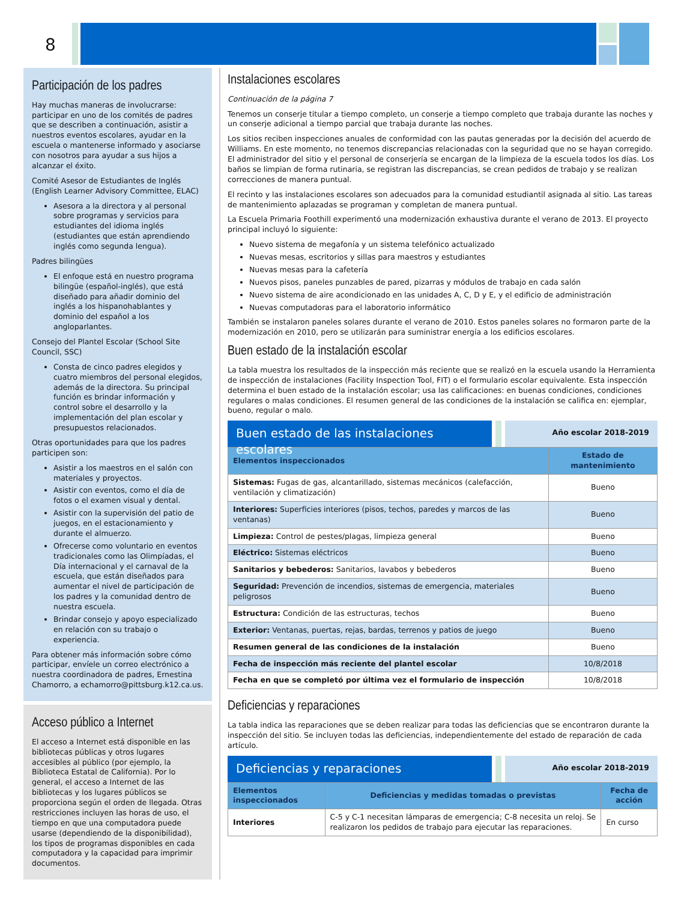8
Participación de los padres
Hay muchas maneras de involucrarse: participar en uno de los comités de padres que se describen a continuación, asistir a nuestros eventos escolares, ayudar en la escuela o mantenerse informado y asociarse con nosotros para ayudar a sus hijos a alcanzar el éxito.
Comité Asesor de Estudiantes de Inglés (English Learner Advisory Committee, ELAC)
Asesora a la directora y al personal sobre programas y servicios para estudiantes del idioma inglés (estudiantes que están aprendiendo inglés como segunda lengua).
Padres bilingües
El enfoque está en nuestro programa bilingüe (español-inglés), que está diseñado para añadir dominio del inglés a los hispanohablantes y dominio del español a los angloparlantes.
Consejo del Plantel Escolar (School Site Council, SSC)
Consta de cinco padres elegidos y cuatro miembros del personal elegidos, además de la directora. Su principal función es brindar información y control sobre el desarrollo y la implementación del plan escolar y presupuestos relacionados.
Otras oportunidades para que los padres participen son:
Asistir a los maestros en el salón con materiales y proyectos.
Asistir con eventos, como el día de fotos o el examen visual y dental.
Asistir con la supervisión del patio de juegos, en el estacionamiento y durante el almuerzo.
Ofrecerse como voluntario en eventos tradicionales como las Olimpíadas, el Día internacional y el carnaval de la escuela, que están diseñados para aumentar el nivel de participación de los padres y la comunidad dentro de nuestra escuela.
Brindar consejo y apoyo especializado en relación con su trabajo o experiencia.
Para obtener más información sobre cómo participar, envíele un correo electrónico a nuestra coordinadora de padres, Ernestina Chamorro, a echamorro@pittsburg.k12.ca.us.
Acceso público a Internet
El acceso a Internet está disponible en las bibliotecas públicas y otros lugares accesibles al público (por ejemplo, la Biblioteca Estatal de California). Por lo general, el acceso a Internet de las bibliotecas y los lugares públicos se proporciona según el orden de llegada. Otras restricciones incluyen las horas de uso, el tiempo en que una computadora puede usarse (dependiendo de la disponibilidad), los tipos de programas disponibles en cada computadora y la capacidad para imprimir documentos.
Instalaciones escolares
Continuación de la página 7
Tenemos un conserje titular a tiempo completo, un conserje a tiempo completo que trabaja durante las noches y un conserje adicional a tiempo parcial que trabaja durante las noches.
Los sitios reciben inspecciones anuales de conformidad con las pautas generadas por la decisión del acuerdo de Williams. En este momento, no tenemos discrepancias relacionadas con la seguridad que no se hayan corregido. El administrador del sitio y el personal de conserjería se encargan de la limpieza de la escuela todos los días. Los baños se limpian de forma rutinaria, se registran las discrepancias, se crean pedidos de trabajo y se realizan correcciones de manera puntual.
El recinto y las instalaciones escolares son adecuados para la comunidad estudiantil asignada al sitio. Las tareas de mantenimiento aplazadas se programan y completan de manera puntual.
La Escuela Primaria Foothill experimentó una modernización exhaustiva durante el verano de 2013. El proyecto principal incluyó lo siguiente:
Nuevo sistema de megafonía y un sistema telefónico actualizado
Nuevas mesas, escritorios y sillas para maestros y estudiantes
Nuevas mesas para la cafetería
Nuevos pisos, paneles punzables de pared, pizarras y módulos de trabajo en cada salón
Nuevo sistema de aire acondicionado en las unidades A, C, D y E, y el edificio de administración
Nuevas computadoras para el laboratorio informático
También se instalaron paneles solares durante el verano de 2010. Estos paneles solares no formaron parte de la modernización en 2010, pero se utilizarán para suministrar energía a los edificios escolares.
Buen estado de la instalación escolar
La tabla muestra los resultados de la inspección más reciente que se realizó en la escuela usando la Herramienta de inspección de instalaciones (Facility Inspection Tool, FIT) o el formulario escolar equivalente. Esta inspección determina el buen estado de la instalación escolar; usa las calificaciones: en buenas condiciones, condiciones regulares o malas condiciones. El resumen general de las condiciones de la instalación se califica en: ejemplar, bueno, regular o malo.
Buen estado de las instalaciones escolares
Año escolar 2018-2019
| Elementos inspeccionados | Estado de mantenimiento |
| --- | --- |
| Sistemas: Fugas de gas, alcantarillado, sistemas mecánicos (calefacción, ventilación y climatización) | Bueno |
| Interiores: Superficies interiores (pisos, techos, paredes y marcos de las ventanas) | Bueno |
| Limpieza: Control de pestes/plagas, limpieza general | Bueno |
| Eléctrico: Sistemas eléctricos | Bueno |
| Sanitarios y bebederos: Sanitarios, lavabos y bebederos | Bueno |
| Seguridad: Prevención de incendios, sistemas de emergencia, materiales peligrosos | Bueno |
| Estructura: Condición de las estructuras, techos | Bueno |
| Exterior: Ventanas, puertas, rejas, bardas, terrenos y patios de juego | Bueno |
| Resumen general de las condiciones de la instalación | Bueno |
| Fecha de inspección más reciente del plantel escolar | 10/8/2018 |
| Fecha en que se completó por última vez el formulario de inspección | 10/8/2018 |
Deficiencias y reparaciones
La tabla indica las reparaciones que se deben realizar para todas las deficiencias que se encontraron durante la inspección del sitio. Se incluyen todas las deficiencias, independientemente del estado de reparación de cada artículo.
Deficiencias y reparaciones
Año escolar 2018-2019
| Elementos inspeccionados | Deficiencias y medidas tomadas o previstas | Fecha de acción |
| --- | --- | --- |
| Interiores | C-5 y C-1 necesitan lámparas de emergencia; C-8 necesita un reloj. Se realizaron los pedidos de trabajo para ejecutar las reparaciones. | En curso |